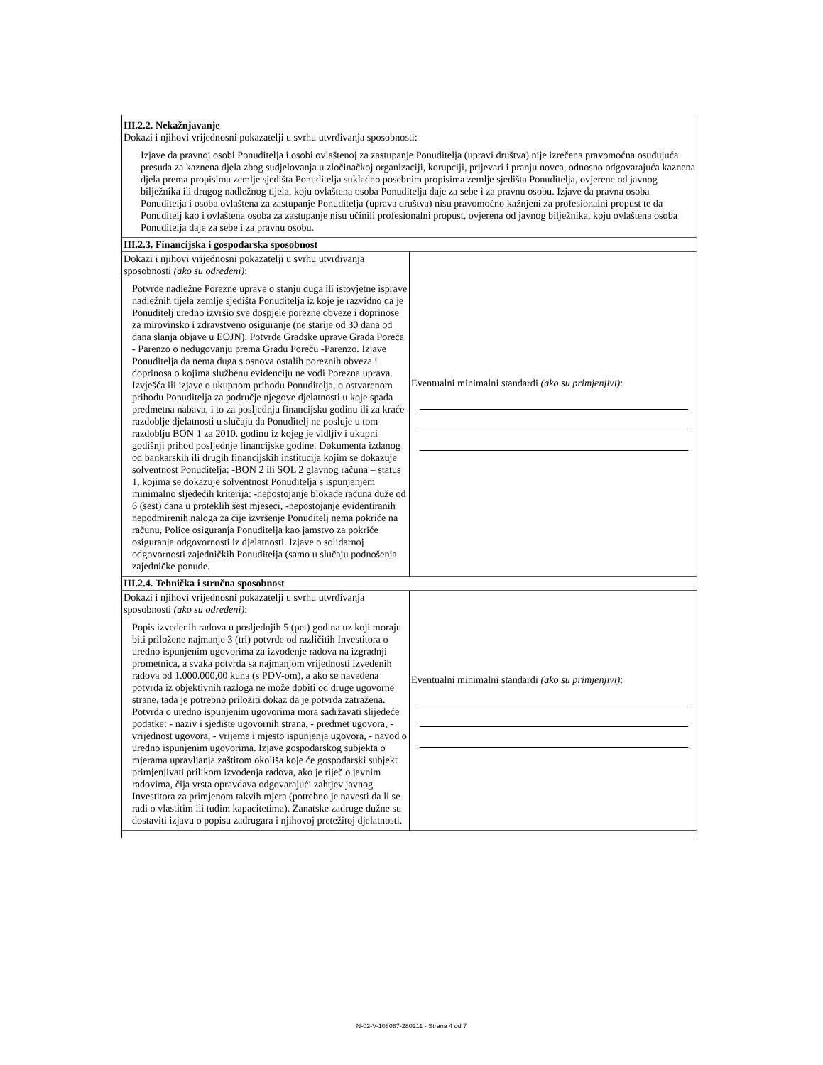| III.2.2. Nekažnjavanje Dokazi i njihovi vrijednosni pokazatelji u svrhu utvrđivanja sposobnosti: Izjave da pravnoj osobi Ponuditelja i osobi ovlaštenoj za zastupanje Ponuditelja (upravi društva) nije izrečena pravomoćna osuđujuća presuda za kaznena djela zbog sudjelovanja u zločinačkoj organizaciji, korupciji, prijevari i pranju novca, odnosno odgovarajuća kaznena djela prema propisima zemlje sjedišta Ponuditelja sukladno posebnim propisima zemlje sjedišta Ponuditelja, ovjerene od javnog bilježnika ili drugog nadležnog tijela, koju ovlaštena osoba Ponuditelja daje za sebe i za pravnu osobu. Izjave da pravna osoba Ponuditelja i osoba ovlaštena za zastupanje Ponuditelja (uprava društva) nisu pravomoćno kažnjeni za profesionalni propust te da Ponuditelj kao i ovlaštena osoba za zastupanje nisu učinili profesionalni propust, ovjerena od javnog bilježnika, koju ovlaštena osoba Ponuditelja daje za sebe i za pravnu osobu. | |
| III.2.3. Financijska i gospodarska sposobnost | |
| Dokazi i njihovi vrijednosni pokazatelji u svrhu utvrđivanja sposobnosti (ako su određeni) : Potvrde nadležne Porezne uprave o stanju duga ili istovjetne isprave nadležnih tijela zemlje sjedišta Ponuditelja iz koje je razvidno da je Ponuditelj uredno izvršio sve dospjele porezne obveze i doprinose za mirovinsko i zdravstveno osiguranje (ne starije od 30 dana od dana slanja objave u EOJN). Potvrde Gradske uprave Grada Poreča - Parenzo o nedugovanju prema Gradu Poreču -Parenzo. Izjave Ponuditelja da nema duga s osnova ostalih poreznih obveza i doprinosa o kojima službenu evidenciju ne vodi Porezna uprava. Izvješća ili izjave o ukupnom prihodu Ponuditelja, o ostvarenom prihodu Ponuditelja za područje njegove djelatnosti u koje spada predmetna nabava, i to za posljednju financijsku godinu ili za kraće razdoblje djelatnosti u slučaju da Ponuditelj ne posluje u tom razdoblju BON 1 za 2010. godinu iz kojeg je vidljiv i ukupni godišnji prihod posljednje financijske godine. Dokumenta izdanog od bankarskih ili drugih financijskih institucija kojim se dokazuje solventnost Ponuditelja: -BON 2 ili SOL 2 glavnog računa – status 1, kojima se dokazuje solventnost Ponuditelja s ispunjenjem minimalno sljedećih kriterija: -nepostojanje blokade računa duže od 6 (šest) dana u proteklih šest mjeseci, -nepostojanje evidentiranih nepodmirenih naloga za čije izvršenje Ponuditelj nema pokriće na računu, Police osiguranja Ponuditelja kao jamstvo za pokriće osiguranja odgovornosti iz djelatnosti. Izjave o solidarnoj odgovornosti zajedničkih Ponuditelja (samo u slučaju podnošenja zajedničke ponude. | Eventualni minimalni standardi (ako su primjenjivi) : |
| III.2.4. Tehnička i stručna sposobnost | |
| Dokazi i njihovi vrijednosni pokazatelji u svrhu utvrđivanja sposobnosti (ako su određeni) : Popis izvedenih radova u posljednjih 5 (pet) godina uz koji moraju biti priložene najmanje 3 (tri) potvrde od različitih Investitora o uredno ispunjenim ugovorima za izvođenje radova na izgradnji prometnica, a svaka potvrda sa najmanjom vrijednosti izvedenih radova od 1.000.000,00 kuna (s PDV-om), a ako se navedena potvrda iz objektivnih razloga ne može dobiti od druge ugovorne strane, tada je potrebno priložiti dokaz da je potvrda zatražena. Potvrda o uredno ispunjenim ugovorima mora sadržavati slijedeće podatke: - naziv i sjedište ugovornih strana, - predmet ugovora, - vrijednost ugovora, - vrijeme i mjesto ispunjenja ugovora, - navod o uredno ispunjenim ugovorima. Izjave gospodarskog subjekta o mjerama upravljanja zaštitom okoliša koje će gospodarski subjekt primjenjivati prilikom izvođenja radova, ako je riječ o javnim radovima, čija vrsta opravdava odgovarajući zahtjev javnog Investitora za primjenom takvih mjera (potrebno je navesti da li se radi o vlastitim ili tuđim kapacitetima). Zanatske zadruge dužne su dostaviti izjavu o popisu zadrugara i njihovoj pretežitoj djelatnosti. | Eventualni minimalni standardi (ako su primjenjivi) : |
N-02-V-108087-280211 - Strana 4 od 7